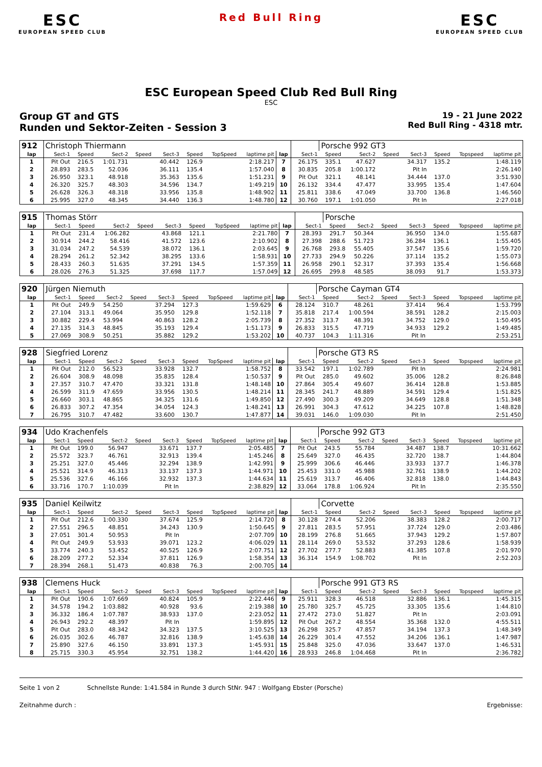ESC
EUROPEAN SPEED CLUB
Red Bull Ring
ESC
EUROPEAN SPEED CLUB
ESC European Speed Club Red Bull Ring
ESC
Group GT and GTS
Runden und Sektor-Zeiten - Session 3
19 - 21 June 2022
Red Bull Ring - 4318 mtr.
| 912 | Christoph Thiermann | | | | | | | | | | Porsche 992 GT3 | | | | | | |
| lap | Sect-1 | Speed | Sect-2 | Speed | Sect-3 | Speed | TopSpeed | laptime pit | lap | Sect-1 | Speed | Sect-2 | Speed | Sect-3 | Speed | Topspeed | laptime pit |
| 1 | Pit Out | 216.5 | 1:01.731 | | 40.442 | 126.9 | | 2:18.217 | 7 | 26.175 | 335.1 | 47.627 | | 34.317 | 135.2 | | 1:48.119 |
| 2 | 28.893 | 283.5 | 52.036 | | 36.111 | 135.4 | | 1:57.040 | 8 | 30.835 | 205.8 | 1:00.172 | | Pit In | | | 2:26.140 |
| 3 | 26.950 | 323.1 | 48.918 | | 35.363 | 135.6 | | 1:51.231 | 9 | Pit Out | 321.1 | 48.141 | | 34.444 | 137.0 | | 3:51.930 |
| 4 | 26.320 | 325.7 | 48.303 | | 34.596 | 134.7 | | 1:49.219 | 10 | 26.132 | 334.4 | 47.477 | | 33.995 | 135.4 | | 1:47.604 |
| 5 | 26.628 | 326.3 | 48.318 | | 33.956 | 135.8 | | 1:48.902 | 11 | 25.811 | 338.6 | 47.049 | | 33.700 | 136.8 | | 1:46.560 |
| 6 | 25.995 | 327.0 | 48.345 | | 34.440 | 136.3 | | 1:48.780 | 12 | 30.760 | 197.1 | 1:01.050 | | Pit In | | | 2:27.018 |
| 915 | Thomas Störr | | | | | | | | | | Porsche | | | | | | |
| lap | Sect-1 | Speed | Sect-2 | Speed | Sect-3 | Speed | TopSpeed | laptime pit | lap | Sect-1 | Speed | Sect-2 | Speed | Sect-3 | Speed | Topspeed | laptime pit |
| 1 | Pit Out | 231.4 | 1:06.282 | | 43.868 | 121.1 | | 2:21.780 | 7 | 28.393 | 291.7 | 50.344 | | 36.950 | 134.0 | | 1:55.687 |
| 2 | 30.914 | 244.2 | 58.416 | | 41.572 | 123.6 | | 2:10.902 | 8 | 27.398 | 288.6 | 51.723 | | 36.284 | 136.1 | | 1:55.405 |
| 3 | 31.034 | 247.2 | 54.539 | | 38.072 | 136.1 | | 2:03.645 | 9 | 26.768 | 293.8 | 55.405 | | 37.547 | 135.6 | | 1:59.720 |
| 4 | 28.294 | 261.2 | 52.342 | | 38.295 | 133.6 | | 1:58.931 | 10 | 27.733 | 294.9 | 50.226 | | 37.114 | 135.2 | | 1:55.073 |
| 5 | 28.433 | 260.3 | 51.635 | | 37.291 | 134.5 | | 1:57.359 | 11 | 26.958 | 290.1 | 52.317 | | 37.393 | 135.4 | | 1:56.668 |
| 6 | 28.026 | 276.3 | 51.325 | | 37.698 | 117.7 | | 1:57.049 | 12 | 26.695 | 299.8 | 48.585 | | 38.093 | 91.7 | | 1:53.373 |
| 920 | Jürgen Niemuth | | | | | | | | | | Porsche Cayman GT4 | | | | | | |
| lap | Sect-1 | Speed | Sect-2 | Speed | Sect-3 | Speed | TopSpeed | laptime pit | lap | Sect-1 | Speed | Sect-2 | Speed | Sect-3 | Speed | Topspeed | laptime pit |
| 1 | Pit Out | 249.9 | 54.250 | | 37.294 | 127.3 | | 1:59.629 | 6 | 28.124 | 310.7 | 48.261 | | 37.414 | 96.4 | | 1:53.799 |
| 2 | 27.104 | 313.1 | 49.064 | | 35.950 | 129.8 | | 1:52.118 | 7 | 35.818 | 217.4 | 1:00.594 | | 38.591 | 128.2 | | 2:15.003 |
| 3 | 30.882 | 229.4 | 53.994 | | 40.863 | 128.2 | | 2:05.739 | 8 | 27.352 | 313.7 | 48.391 | | 34.752 | 129.0 | | 1:50.495 |
| 4 | 27.135 | 314.3 | 48.845 | | 35.193 | 129.4 | | 1:51.173 | 9 | 26.833 | 315.5 | 47.719 | | 34.933 | 129.2 | | 1:49.485 |
| 5 | 27.069 | 308.9 | 50.251 | | 35.882 | 129.2 | | 1:53.202 | 10 | 40.737 | 104.3 | 1:11.316 | | Pit In | | | 2:53.251 |
| 928 | Siegfried Lorenz | | | | | | | | | | Porsche GT3 RS | | | | | | |
| lap | Sect-1 | Speed | Sect-2 | Speed | Sect-3 | Speed | TopSpeed | laptime pit | lap | Sect-1 | Speed | Sect-2 | Speed | Sect-3 | Speed | Topspeed | laptime pit |
| 1 | Pit Out | 212.0 | 56.523 | | 33.928 | 132.7 | | 1:58.752 | 8 | 33.542 | 197.1 | 1:02.789 | | Pit In | | | 2:24.981 |
| 2 | 26.604 | 308.9 | 48.098 | | 35.835 | 128.4 | | 1:50.537 | 9 | Pit Out | 285.0 | 49.602 | | 35.006 | 128.2 | | 8:26.848 |
| 3 | 27.357 | 310.7 | 47.470 | | 33.321 | 131.8 | | 1:48.148 | 10 | 27.864 | 305.4 | 49.607 | | 36.414 | 128.8 | | 1:53.885 |
| 4 | 26.599 | 311.9 | 47.659 | | 33.956 | 130.5 | | 1:48.214 | 11 | 28.345 | 241.7 | 48.889 | | 34.591 | 129.4 | | 1:51.825 |
| 5 | 26.660 | 303.1 | 48.865 | | 34.325 | 131.6 | | 1:49.850 | 12 | 27.490 | 300.3 | 49.209 | | 34.649 | 128.8 | | 1:51.348 |
| 6 | 26.833 | 307.2 | 47.354 | | 34.054 | 124.3 | | 1:48.241 | 13 | 26.991 | 304.3 | 47.612 | | 34.225 | 107.8 | | 1:48.828 |
| 7 | 26.795 | 310.7 | 47.482 | | 33.600 | 130.7 | | 1:47.877 | 14 | 39.031 | 146.0 | 1:09.030 | | Pit In | | | 2:51.450 |
| 934 | Udo Krachenfels | | | | | | | | | | Porsche 992 GT3 | | | | | | |
| lap | Sect-1 | Speed | Sect-2 | Speed | Sect-3 | Speed | TopSpeed | laptime pit | lap | Sect-1 | Speed | Sect-2 | Speed | Sect-3 | Speed | Topspeed | laptime pit |
| 1 | Pit Out | 199.0 | 56.947 | | 33.671 | 137.7 | | 2:05.485 | 7 | Pit Out | 243.5 | 55.784 | | 34.487 | 138.7 | | 10:31.662 |
| 2 | 25.572 | 323.7 | 46.761 | | 32.913 | 139.4 | | 1:45.246 | 8 | 25.649 | 327.0 | 46.435 | | 32.720 | 138.7 | | 1:44.804 |
| 3 | 25.251 | 327.0 | 45.446 | | 32.294 | 138.9 | | 1:42.991 | 9 | 25.999 | 306.6 | 46.446 | | 33.933 | 137.7 | | 1:46.378 |
| 4 | 25.521 | 314.9 | 46.313 | | 33.137 | 137.3 | | 1:44.971 | 10 | 25.453 | 331.0 | 45.988 | | 32.761 | 138.9 | | 1:44.202 |
| 5 | 25.536 | 327.6 | 46.166 | | 32.932 | 137.3 | | 1:44.634 | 11 | 25.619 | 313.7 | 46.406 | | 32.818 | 138.0 | | 1:44.843 |
| 6 | 33.716 | 170.7 | 1:10.039 | | Pit In | | | 2:38.829 | 12 | 33.064 | 178.8 | 1:06.924 | | Pit In | | | 2:35.550 |
| 935 | Daniel Keilwitz | | | | | | | | | | Corvette | | | | | | |
| lap | Sect-1 | Speed | Sect-2 | Speed | Sect-3 | Speed | TopSpeed | laptime pit | lap | Sect-1 | Speed | Sect-2 | Speed | Sect-3 | Speed | Topspeed | laptime pit |
| 1 | Pit Out | 212.6 | 1:00.330 | | 37.674 | 125.9 | | 2:14.720 | 8 | 30.128 | 274.4 | 52.206 | | 38.383 | 128.2 | | 2:00.717 |
| 2 | 27.551 | 296.5 | 48.851 | | 34.243 | 130.9 | | 1:50.645 | 9 | 27.811 | 283.5 | 57.951 | | 37.724 | 129.0 | | 2:03.486 |
| 3 | 27.051 | 301.4 | 50.953 | | Pit In | | | 2:07.709 | 10 | 28.199 | 276.8 | 51.665 | | 37.943 | 129.2 | | 1:57.807 |
| 4 | Pit Out | 249.9 | 53.933 | | 39.071 | 123.2 | | 4:06.029 | 11 | 28.114 | 269.0 | 53.532 | | 37.293 | 128.6 | | 1:58.939 |
| 5 | 33.774 | 240.3 | 53.452 | | 40.525 | 126.9 | | 2:07.751 | 12 | 27.702 | 277.7 | 52.883 | | 41.385 | 107.8 | | 2:01.970 |
| 6 | 28.209 | 277.2 | 52.334 | | 37.811 | 126.9 | | 1:58.354 | 13 | 36.314 | 154.9 | 1:08.702 | | Pit In | | | 2:52.203 |
| 7 | 28.394 | 268.1 | 51.473 | | 40.838 | 76.3 | | 2:00.705 | 14 | | | | | | | | |
| 938 | Clemens Huck | | | | | | | | | | Porsche 991 GT3 RS | | | | | | |
| lap | Sect-1 | Speed | Sect-2 | Speed | Sect-3 | Speed | TopSpeed | laptime pit | lap | Sect-1 | Speed | Sect-2 | Speed | Sect-3 | Speed | Topspeed | laptime pit |
| 1 | Pit Out | 190.6 | 1:07.669 | | 40.824 | 105.9 | | 2:22.446 | 9 | 25.911 | 328.3 | 46.518 | | 32.886 | 136.1 | | 1:45.315 |
| 2 | 34.578 | 194.2 | 1:03.882 | | 40.928 | 93.6 | | 2:19.388 | 10 | 25.780 | 325.7 | 45.725 | | 33.305 | 135.6 | | 1:44.810 |
| 3 | 36.332 | 186.4 | 1:07.787 | | 38.933 | 137.0 | | 2:23.052 | 11 | 27.472 | 273.0 | 51.827 | | Pit In | | | 2:03.091 |
| 4 | 26.943 | 292.2 | 48.397 | | Pit In | | | 1:59.895 | 12 | Pit Out | 267.2 | 48.554 | | 35.368 | 132.0 | | 4:55.511 |
| 5 | Pit Out | 283.0 | 48.342 | | 34.323 | 137.5 | | 3:10.525 | 13 | 26.298 | 325.7 | 47.857 | | 34.194 | 137.3 | | 1:48.349 |
| 6 | 26.035 | 302.6 | 46.787 | | 32.816 | 138.9 | | 1:45.638 | 14 | 26.229 | 301.4 | 47.552 | | 34.206 | 136.1 | | 1:47.987 |
| 7 | 25.890 | 327.6 | 46.150 | | 33.891 | 137.3 | | 1:45.931 | 15 | 25.848 | 325.0 | 47.036 | | 33.647 | 137.0 | | 1:46.531 |
| 8 | 25.715 | 330.3 | 45.954 | | 32.751 | 138.2 | | 1:44.420 | 16 | 28.933 | 246.8 | 1:04.468 | | Pit In | | | 2:36.782 |
Seite 1 von 2 Schnellste Runde: 1:41.584 in Runde 3 durch StNr. 947 : Wolfgang Ebster (Porsche)
Zeitnahme durch : Ergebnisse: